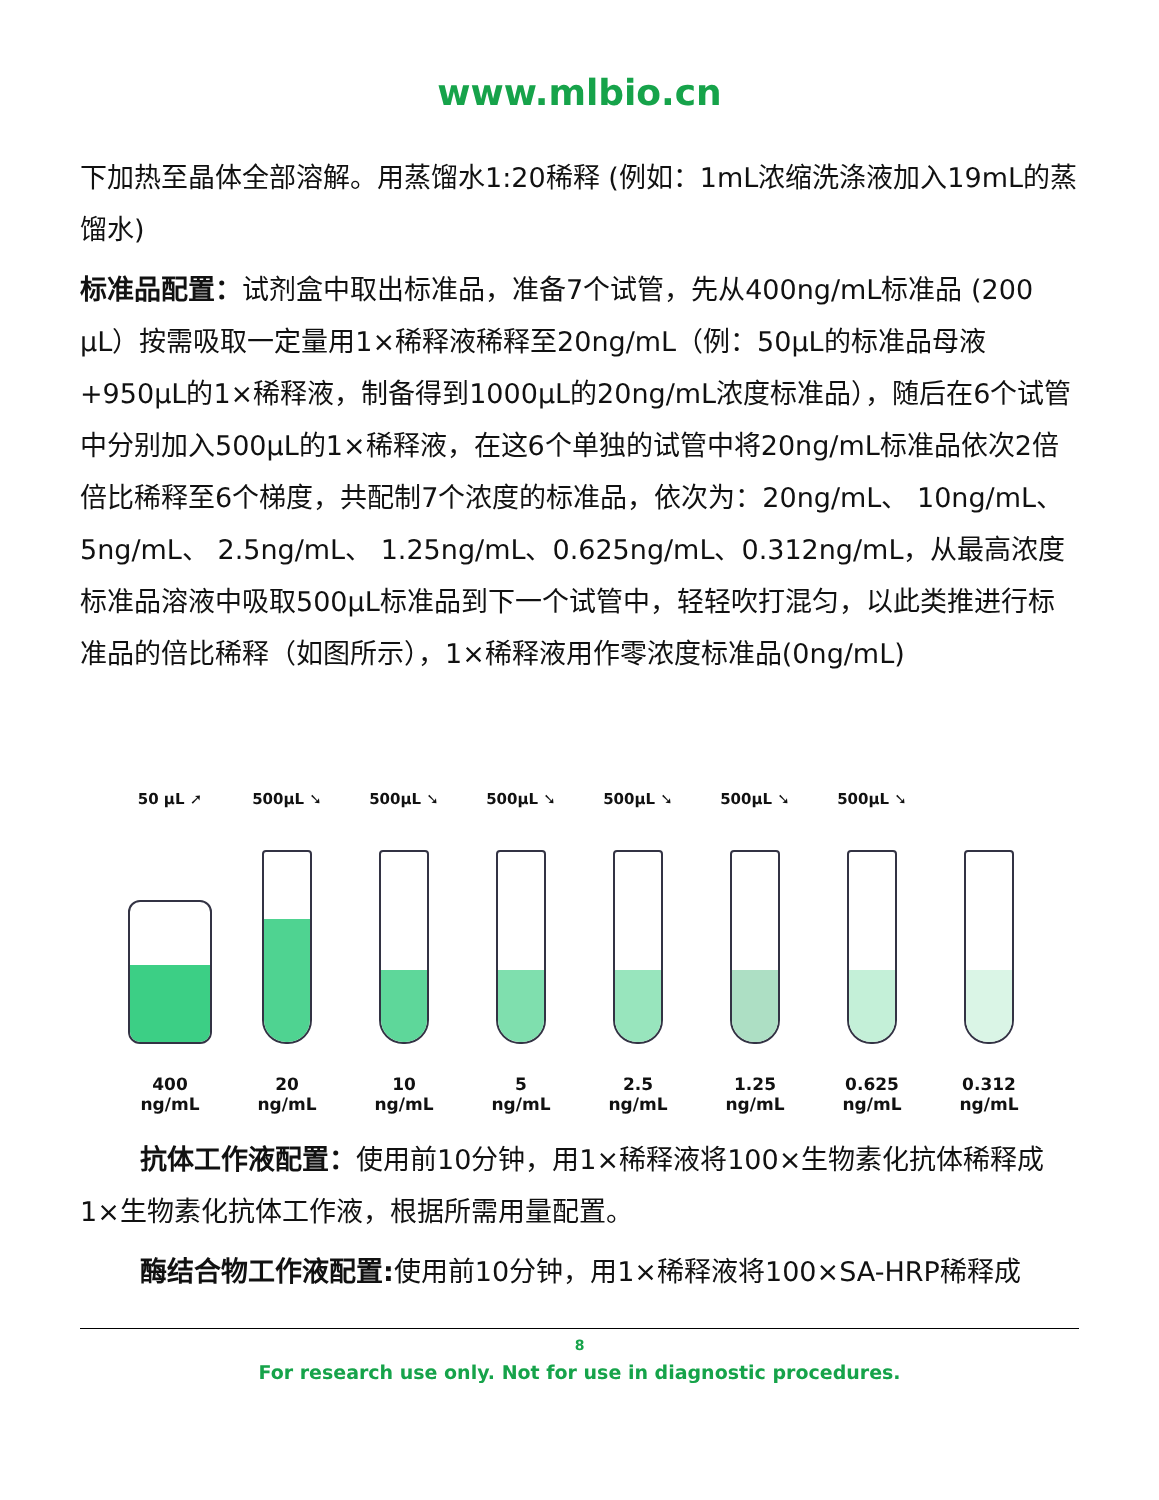www.mlbio.cn
下加热至晶体全部溶解。用蒸馏水1:20稀释 (例如：1mL浓缩洗涤液加入19mL的蒸馏水)
标准品配置：试剂盒中取出标准品，准备7个试管，先从400ng/mL标准品 (200 μL）按需吸取一定量用1×稀释液稀释至20ng/mL（例：50μL的标准品母液+950μL的1×稀释液，制备得到1000μL的20ng/mL浓度标准品），随后在6个试管中分别加入500μL的1×稀释液，在这6个单独的试管中将20ng/mL标准品依次2倍倍比稀释至6个梯度，共配制7个浓度的标准品，依次为：20ng/mL、 10ng/mL、 5ng/mL、 2.5ng/mL、 1.25ng/mL、0.625ng/mL、0.312ng/mL，从最高浓度标准品溶液中吸取500μL标准品到下一个试管中，轻轻吹打混匀，以此类推进行标准品的倍比稀释（如图所示），1×稀释液用作零浓度标准品(0ng/mL)
50 μL ➚
400
ng/mL
500μL ➘
20
ng/mL
500μL ➘
10
ng/mL
500μL ➘
5
ng/mL
500μL ➘
2.5
ng/mL
500μL ➘
1.25
ng/mL
500μL ➘
0.625
ng/mL
0.312
ng/mL
抗体工作液配置：使用前10分钟，用1×稀释液将100×生物素化抗体稀释成1×生物素化抗体工作液，根据所需用量配置。
酶结合物工作液配置: 使用前10分钟，用1×稀释液将100×SA-HRP稀释成
8
For research use only. Not for use in diagnostic procedures.